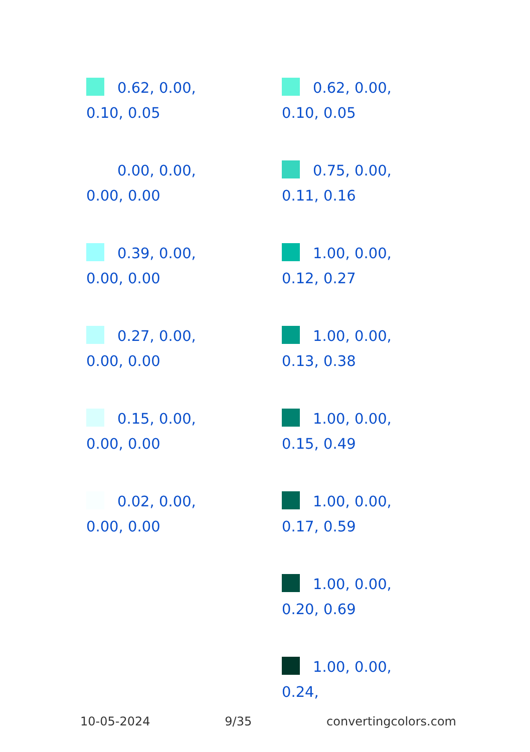0.62, 0.00, 0.10, 0.05
0.00, 0.00, 0.00, 0.00
0.39, 0.00, 0.00, 0.00
0.27, 0.00, 0.00, 0.00
0.15, 0.00, 0.00, 0.00
0.02, 0.00, 0.00, 0.00
0.62, 0.00, 0.10, 0.05
0.75, 0.00, 0.11, 0.16
1.00, 0.00, 0.12, 0.27
1.00, 0.00, 0.13, 0.38
1.00, 0.00, 0.15, 0.49
1.00, 0.00, 0.17, 0.59
1.00, 0.00, 0.20, 0.69
1.00, 0.00, 0.24,
10-05-2024 9/35 convertingcolors.com